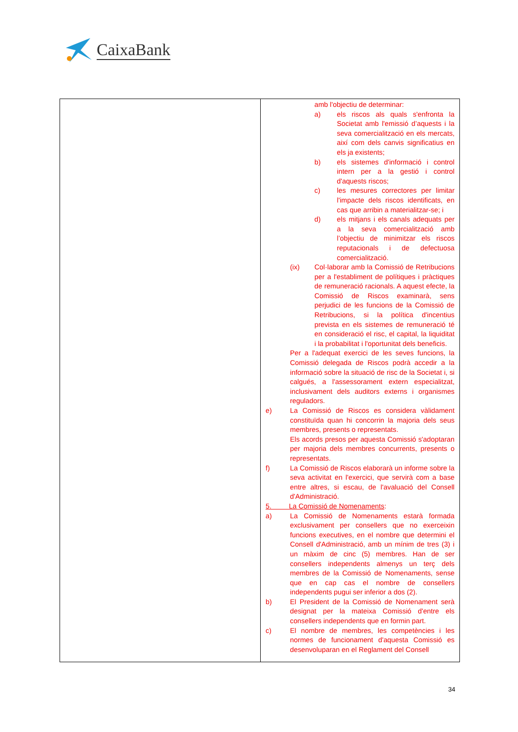CaixaBank
| | amb l'objectiu de determinar: a) els riscos als quals s'enfronta la Societat amb l'emissió d’aquests i la seva comercialització en els mercats, així com dels canvis significatius en els ja existents; b) els sistemes d'informació i control intern per a la gestió i control d'aquests riscos; c) les mesures correctores per limitar l'impacte dels riscos identificats, en cas que arribin a materialitzar-se; i d) els mitjans i els canals adequats per a la seva comercialització amb l’objectiu de minimitzar els riscos reputacionals i de defectuosa comercialització. (ix) Col·laborar amb la Comissió de Retribucions per a l'establiment de polítiques i pràctiques de remuneració racionals. A aquest efecte, la Comissió de Riscos examinarà, sens perjudici de les funcions de la Comissió de Retribucions, si la política d'incentius prevista en els sistemes de remuneració té en consideració el risc, el capital, la liquiditat i la probabilitat i l'oportunitat dels beneficis. Per a l'adequat exercici de les seves funcions, la Comissió delegada de Riscos podrà accedir a la informació sobre la situació de risc de la Societat i, si calgués, a l'assessorament extern especialitzat, inclusivament dels auditors externs i organismes reguladors. e) La Comissió de Riscos es considera vàlidament constituïda quan hi concorrin la majoria dels seus membres, presents o representats. Els acords presos per aquesta Comissió s'adoptaran per majoria dels membres concurrents, presents o representats. f) La Comissió de Riscos elaborarà un informe sobre la seva activitat en l'exercici, que servirà com a base entre altres, si escau, de l'avaluació del Consell d'Administració. 5. La Comissió de Nomenaments : a) La Comissió de Nomenaments estarà formada exclusivament per consellers que no exerceixin funcions executives, en el nombre que determini el Consell d'Administració, amb un mínim de tres (3) i un màxim de cinc (5) membres. Han de ser consellers independents almenys un terç dels membres de la Comissió de Nomenaments, sense que en cap cas el nombre de consellers independents pugui ser inferior a dos (2). b) El President de la Comissió de Nomenament serà designat per la mateixa Comissió d'entre els consellers independents que en formin part. c) El nombre de membres, les competències i les normes de funcionament d'aquesta Comissió es desenvoluparan en el Reglament del Consell |
34